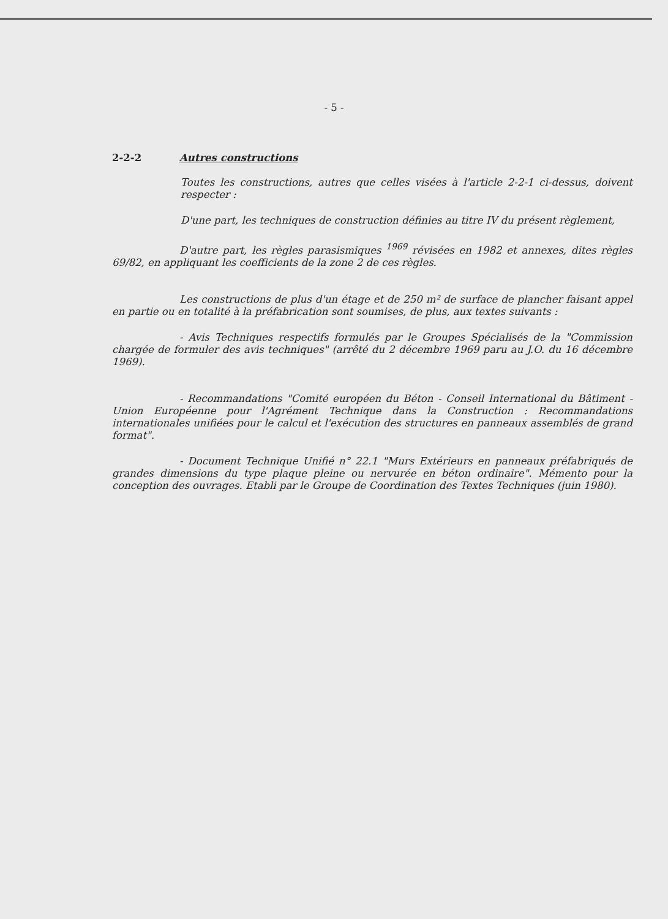- 5 -
2-2-2 Autres constructions
Toutes les constructions, autres que celles visées à l'article 2-2-1 ci-dessus, doivent respecter :
D'une part, les techniques de construction définies au titre IV du présent règlement,
D'autre part, les règles parasismiques <sup>1969</sup> révisées en 1982 et annexes, dites règles 69/82, en appliquant les coefficients de la zone 2 de ces règles.
Les constructions de plus d'un étage et de 250 m² de surface de plancher faisant appel en partie ou en totalité à la préfabrication sont soumises, de plus, aux textes suivants :
- Avis Techniques respectifs formulés par le Groupes Spécialisés de la "Commission chargée de formuler des avis techniques" (arrêté du 2 décembre 1969 paru au J.O. du 16 décembre 1969).
- Recommandations "Comité européen du Béton - Conseil International du Bâtiment - Union Européenne pour l'Agrément Technique dans la Construction : Recommandations internationales unifiées pour le calcul et l'exécution des structures en panneaux assemblés de grand format".
- Document Technique Unifié n° 22.1 "Murs Extérieurs en panneaux préfabriqués de grandes dimensions du type plaque pleine ou nervurée en béton ordinaire". Mémento pour la conception des ouvrages. Etabli par le Groupe de Coordination des Textes Techniques (juin 1980).